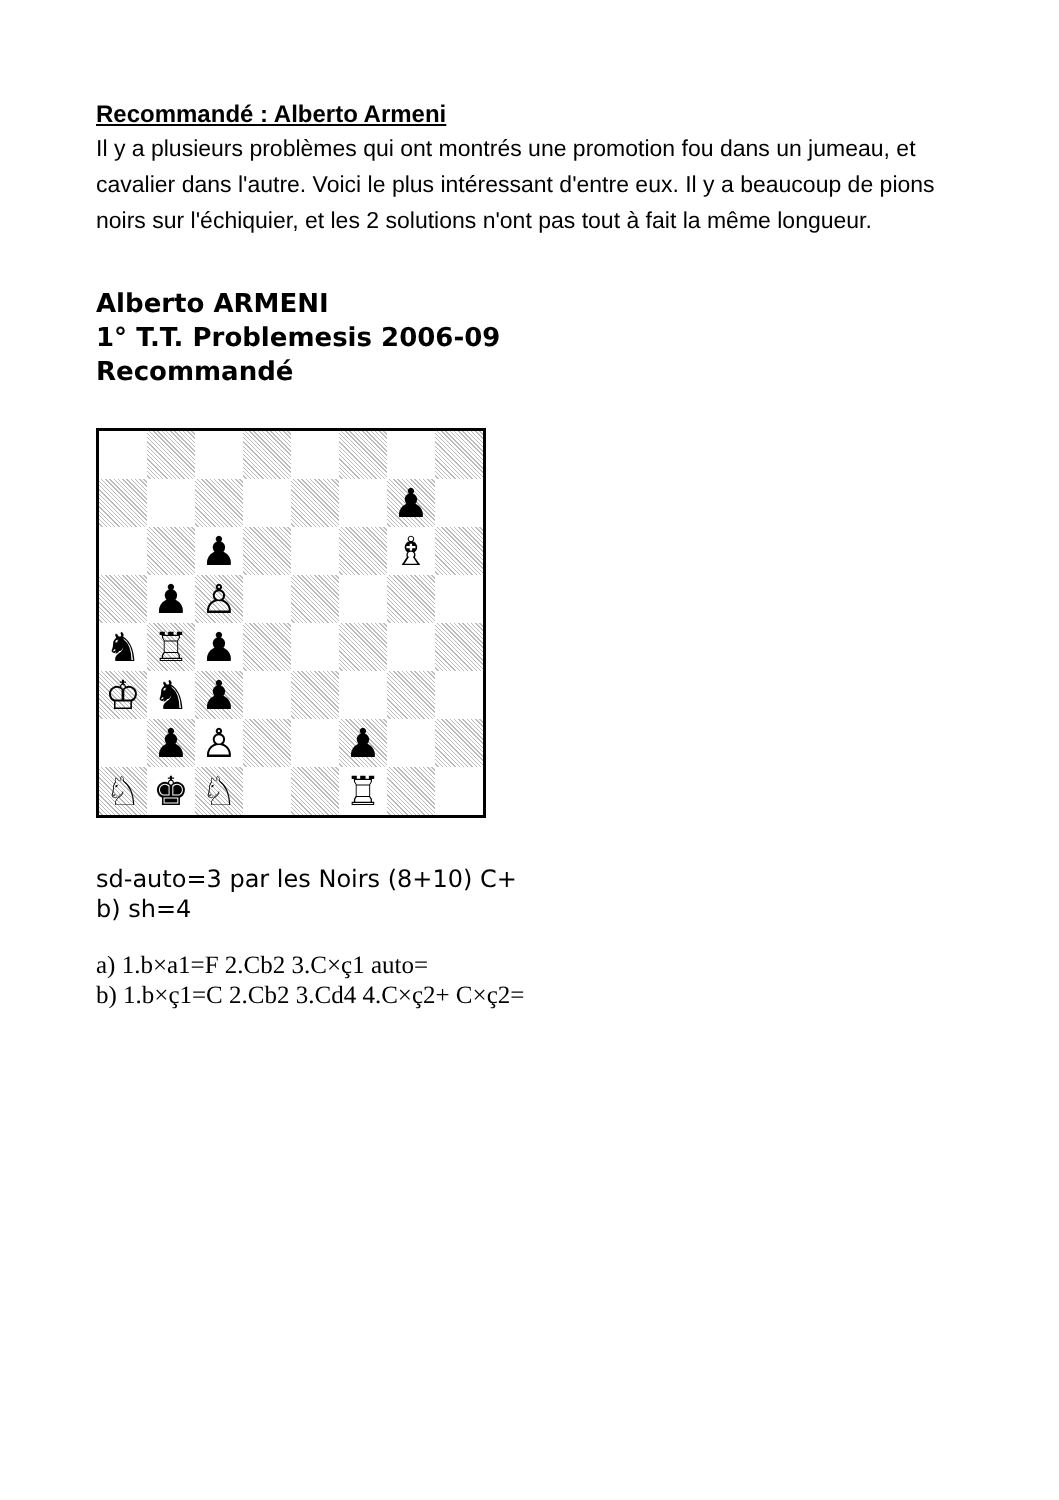Recommandé : Alberto Armeni
Il y a plusieurs problèmes qui ont montrés une promotion fou dans un jumeau, et cavalier dans l'autre. Voici le plus intéressant d'entre eux. Il y a beaucoup de pions noirs sur l'échiquier, et les 2 solutions n'ont pas tout à fait la même longueur.
Alberto ARMENI
1° T.T. Problemesis 2006-09
Recommandé
♟
♟
♗
♟
♙
♞
♖
♟
♔
♞
♟
♟
♙
♟
♘
♚
♘
♖
sd-auto=3 par les Noirs (8+10) C+
b) sh=4
a) 1.b×a1=F 2.Cb2 3.C×ç1 auto=
b) 1.b×ç1=C 2.Cb2 3.Cd4 4.C×ç2+ C×ç2=